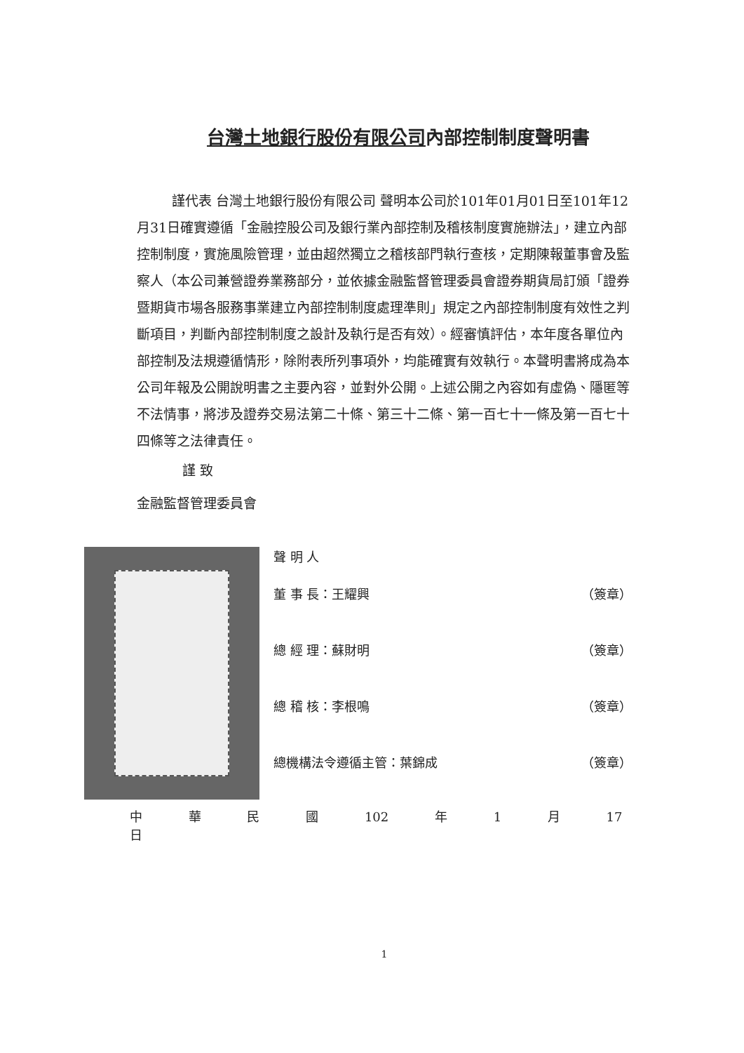台灣土地銀行股份有限公司內部控制制度聲明書
謹代表 台灣土地銀行股份有限公司 聲明本公司於101年01月01日至101年12月31日確實遵循「金融控股公司及銀行業內部控制及稽核制度實施辦法」，建立內部控制制度，實施風險管理，並由超然獨立之稽核部門執行查核，定期陳報董事會及監察人（本公司兼營證券業務部分，並依據金融監督管理委員會證券期貨局訂頒「證券暨期貨市場各服務事業建立內部控制制度處理準則」規定之內部控制制度有效性之判斷項目，判斷內部控制制度之設計及執行是否有效）。經審慎評估，本年度各單位內部控制及法規遵循情形，除附表所列事項外，均能確實有效執行。本聲明書將成為本公司年報及公開說明書之主要內容，並對外公開。上述公開之內容如有虛偽、隱匿等不法情事，將涉及證券交易法第二十條、第三十二條、第一百七十一條及第一百七十四條等之法律責任。
謹 致
金融監督管理委員會
聲 明 人
董 事 長：王耀興 （簽章）
總 經 理：蘇財明 （簽章）
總 稽 核：李根鳴 （簽章）
總機構法令遵循主管：葉錦成 （簽章）
中 華 民 國 102 年 1 月 17 日
1